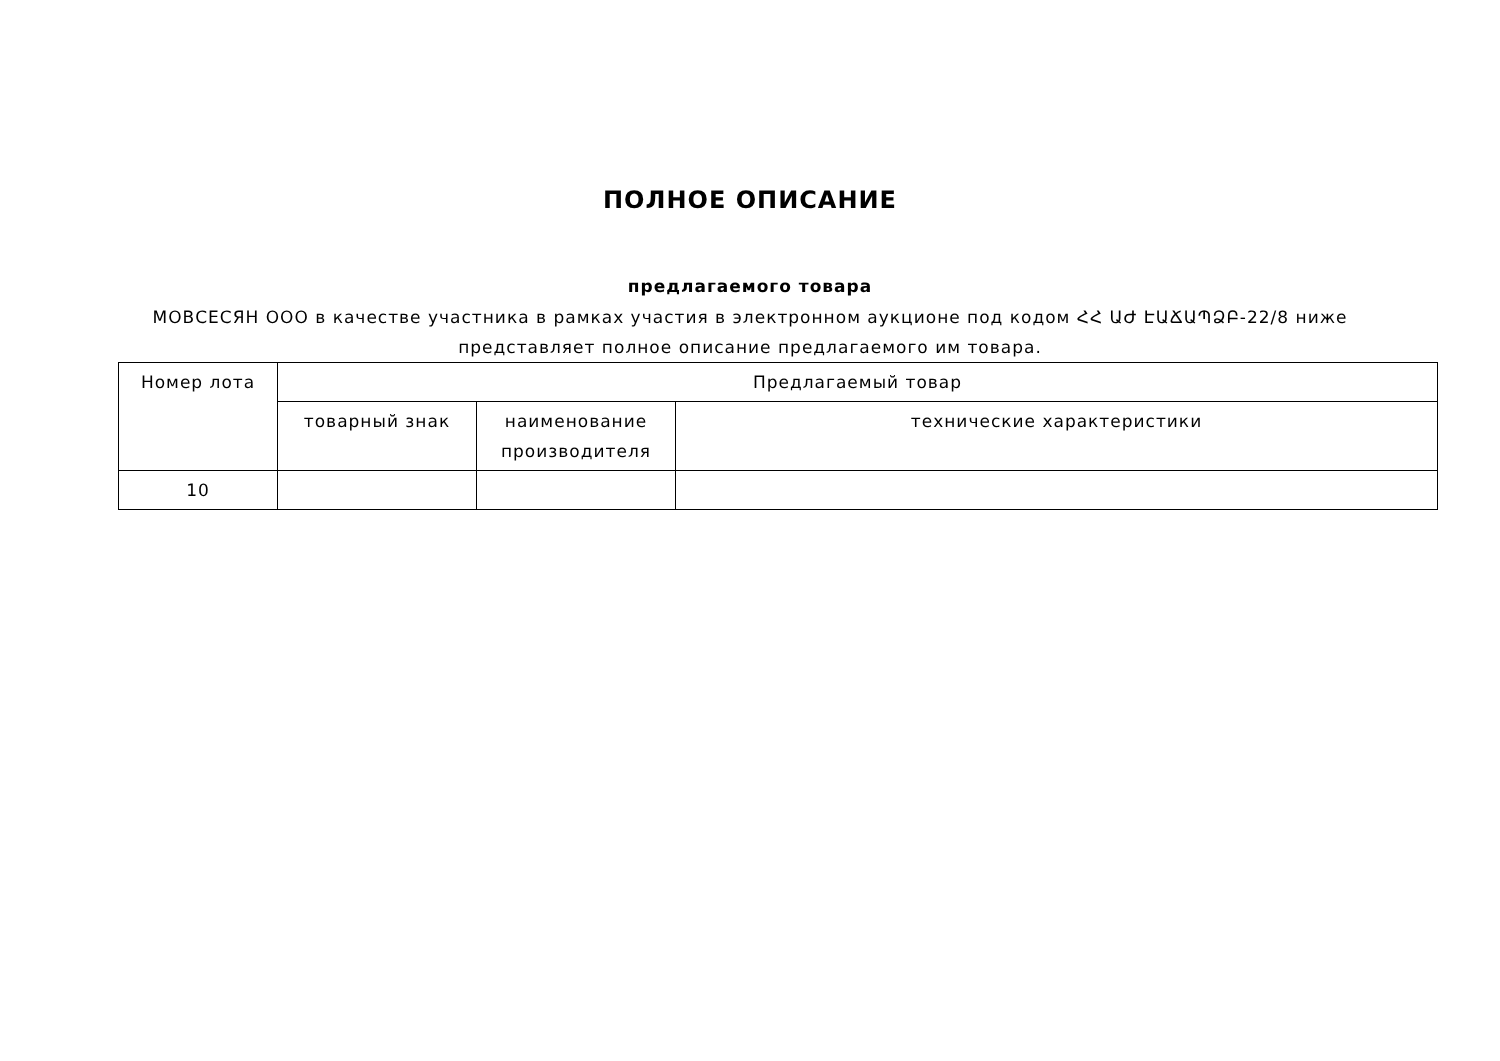ПОЛНОЕ ОПИСАНИЕ
предлагаемого товара
МОВСЕСЯН ООО в качестве участника в рамках участия в электронном аукционе под кодом ՀՀ ԱԺ ԷԱՃԱՊՁԲ-22/8 ниже представляет полное описание предлагаемого им товара.
| Номер лота | Предлагаемый товар | | |
| --- | --- | --- | --- |
| | товарный знак | наименование производителя | технические характеристики |
| 10 | | | |